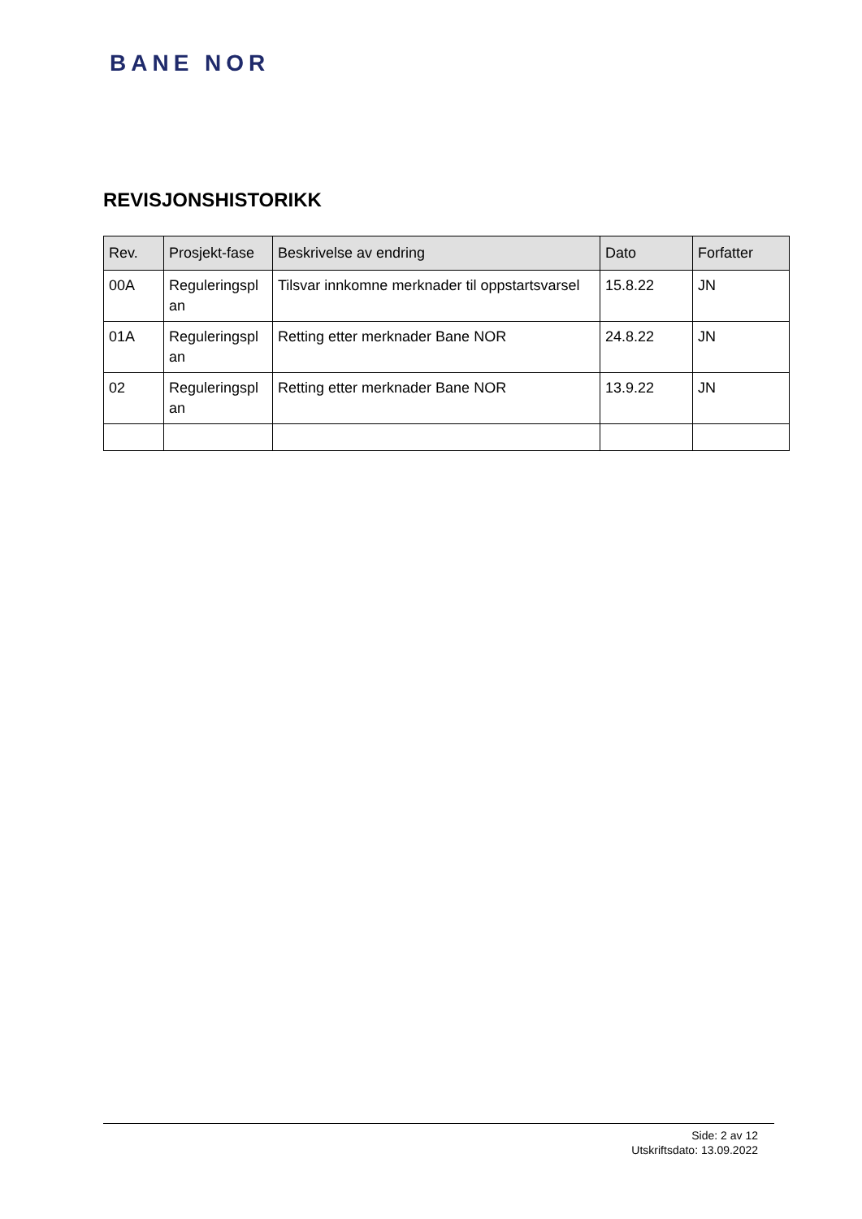BANE NOR
REVISJONSHISTORIKK
| Rev. | Prosjekt-fase | Beskrivelse av endring | Dato | Forfatter |
| --- | --- | --- | --- | --- |
| 00A | Reguleringspl an | Tilsvar innkomne merknader til oppstartsvarsel | 15.8.22 | JN |
| 01A | Reguleringspl an | Retting etter merknader Bane NOR | 24.8.22 | JN |
| 02 | Reguleringspl an | Retting etter merknader Bane NOR | 13.9.22 | JN |
Side: 2 av 12
Utskriftsdato: 13.09.2022